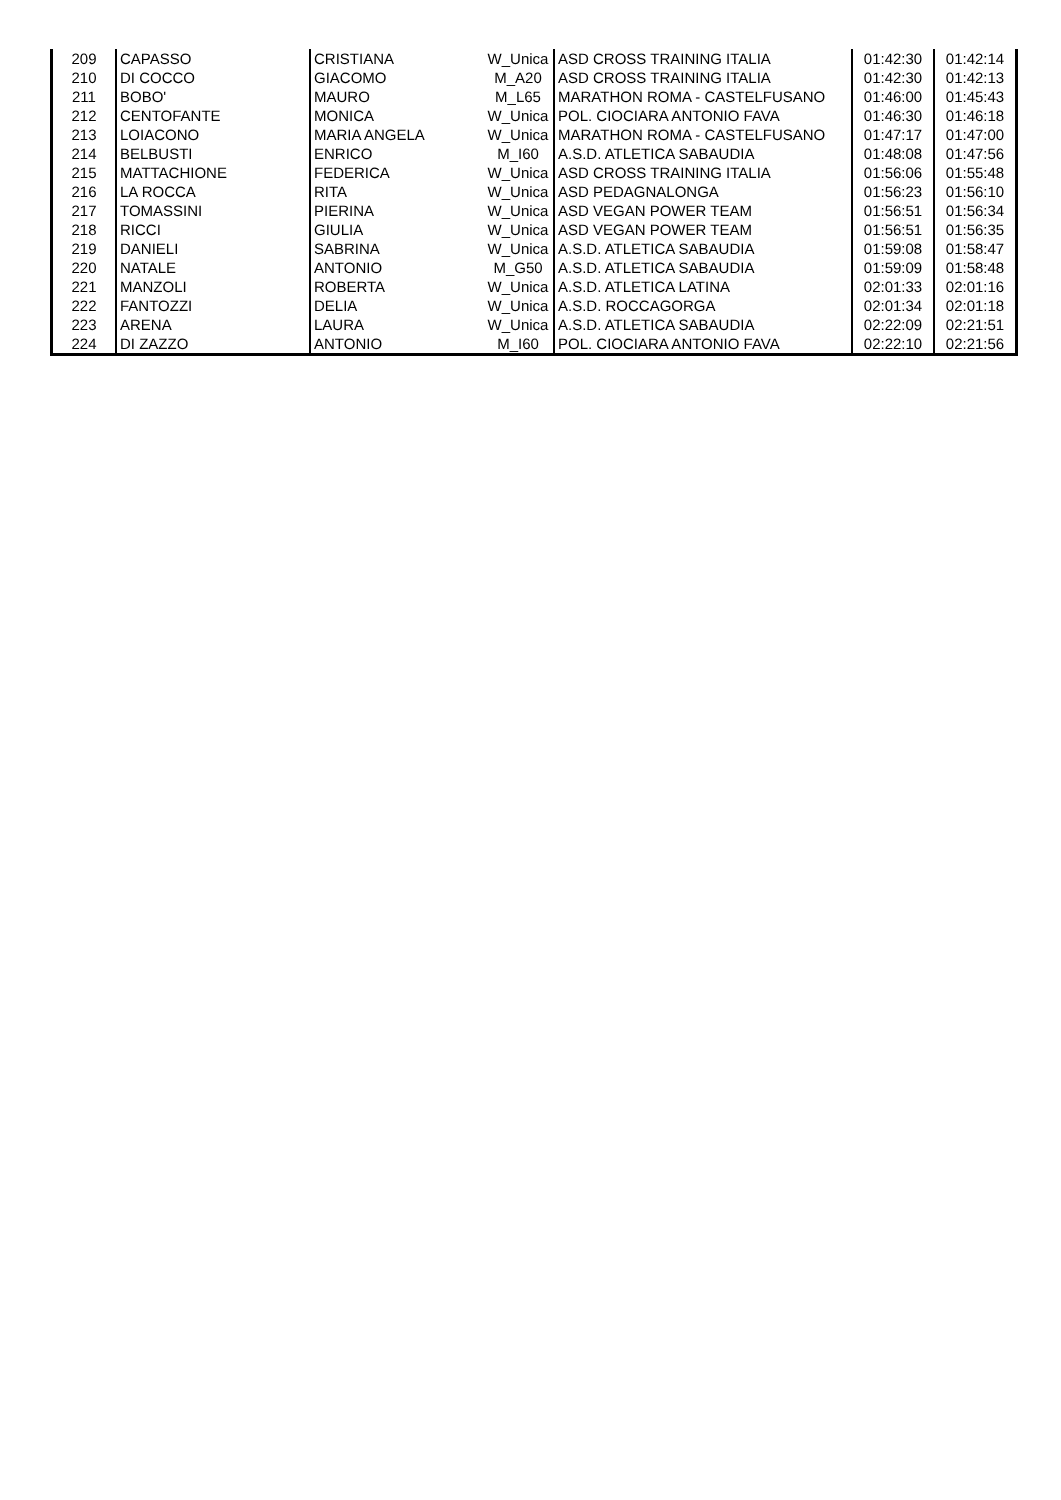| 209 | CAPASSO | CRISTIANA | W_Unica | ASD CROSS TRAINING ITALIA | 01:42:30 | 01:42:14 |
| 210 | DI COCCO | GIACOMO | M_A20 | ASD CROSS TRAINING ITALIA | 01:42:30 | 01:42:13 |
| 211 | BOBO' | MAURO | M_L65 | MARATHON ROMA - CASTELFUSANO | 01:46:00 | 01:45:43 |
| 212 | CENTOFANTE | MONICA | W_Unica | POL. CIOCIARA ANTONIO FAVA | 01:46:30 | 01:46:18 |
| 213 | LOIACONO | MARIA ANGELA | W_Unica | MARATHON ROMA - CASTELFUSANO | 01:47:17 | 01:47:00 |
| 214 | BELBUSTI | ENRICO | M_I60 | A.S.D. ATLETICA SABAUDIA | 01:48:08 | 01:47:56 |
| 215 | MATTACHIONE | FEDERICA | W_Unica | ASD CROSS TRAINING ITALIA | 01:56:06 | 01:55:48 |
| 216 | LA ROCCA | RITA | W_Unica | ASD PEDAGNALONGA | 01:56:23 | 01:56:10 |
| 217 | TOMASSINI | PIERINA | W_Unica | ASD VEGAN POWER TEAM | 01:56:51 | 01:56:34 |
| 218 | RICCI | GIULIA | W_Unica | ASD VEGAN POWER TEAM | 01:56:51 | 01:56:35 |
| 219 | DANIELI | SABRINA | W_Unica | A.S.D. ATLETICA SABAUDIA | 01:59:08 | 01:58:47 |
| 220 | NATALE | ANTONIO | M_G50 | A.S.D. ATLETICA SABAUDIA | 01:59:09 | 01:58:48 |
| 221 | MANZOLI | ROBERTA | W_Unica | A.S.D. ATLETICA LATINA | 02:01:33 | 02:01:16 |
| 222 | FANTOZZI | DELIA | W_Unica | A.S.D. ROCCAGORGA | 02:01:34 | 02:01:18 |
| 223 | ARENA | LAURA | W_Unica | A.S.D. ATLETICA SABAUDIA | 02:22:09 | 02:21:51 |
| 224 | DI ZAZZO | ANTONIO | M_I60 | POL. CIOCIARA ANTONIO FAVA | 02:22:10 | 02:21:56 |